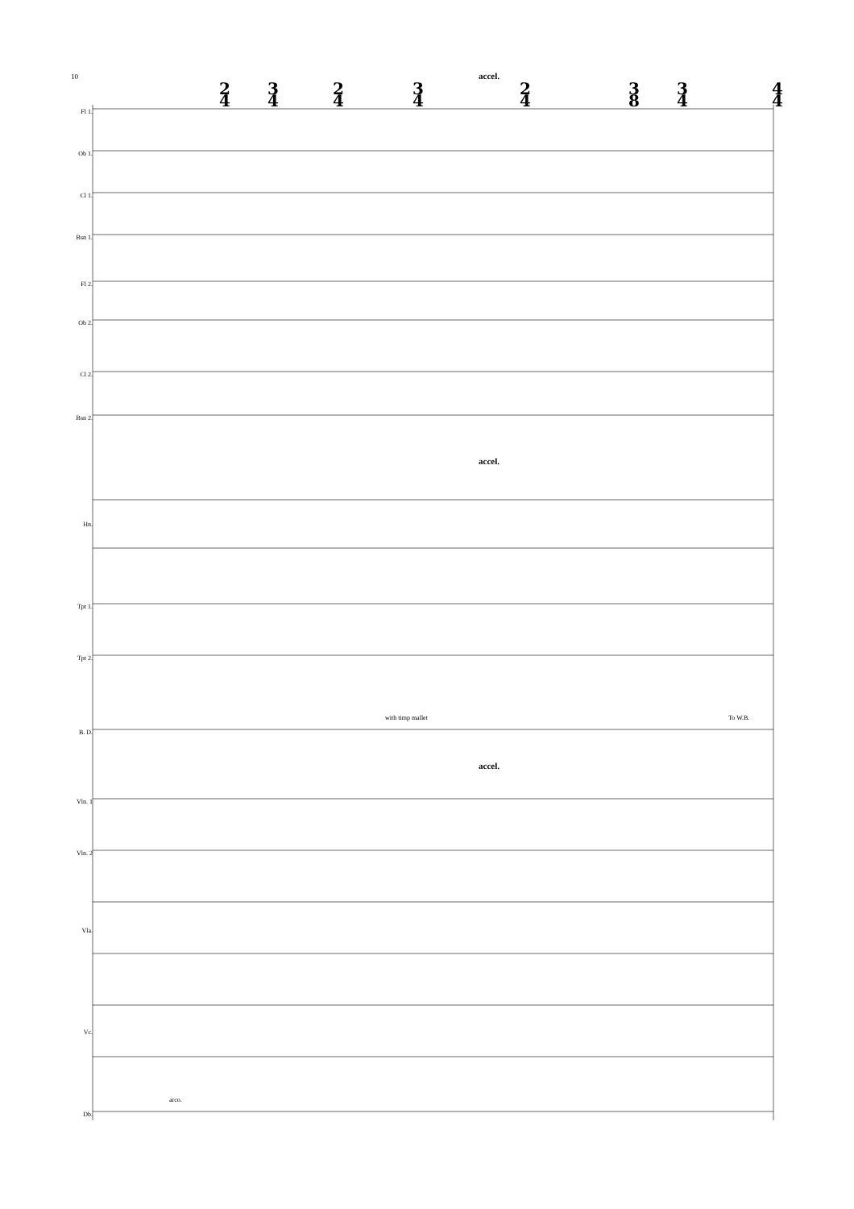10 accel.
accel.
accel.
Fl 1.
Ob 1.
Cl 1.
Bsn 1.
Fl 2.
Ob 2.
Cl 2.
Bsn 2.
Hn.
Tpt 1.
Tpt 2.
B. D.
Vln. 1
Vln. 2
Vla.
Vc.
Db.
with timp mallet To W.B.
arco.
2
4
3
4
2
4
3
4
2
4
3
8
3
4
4
4